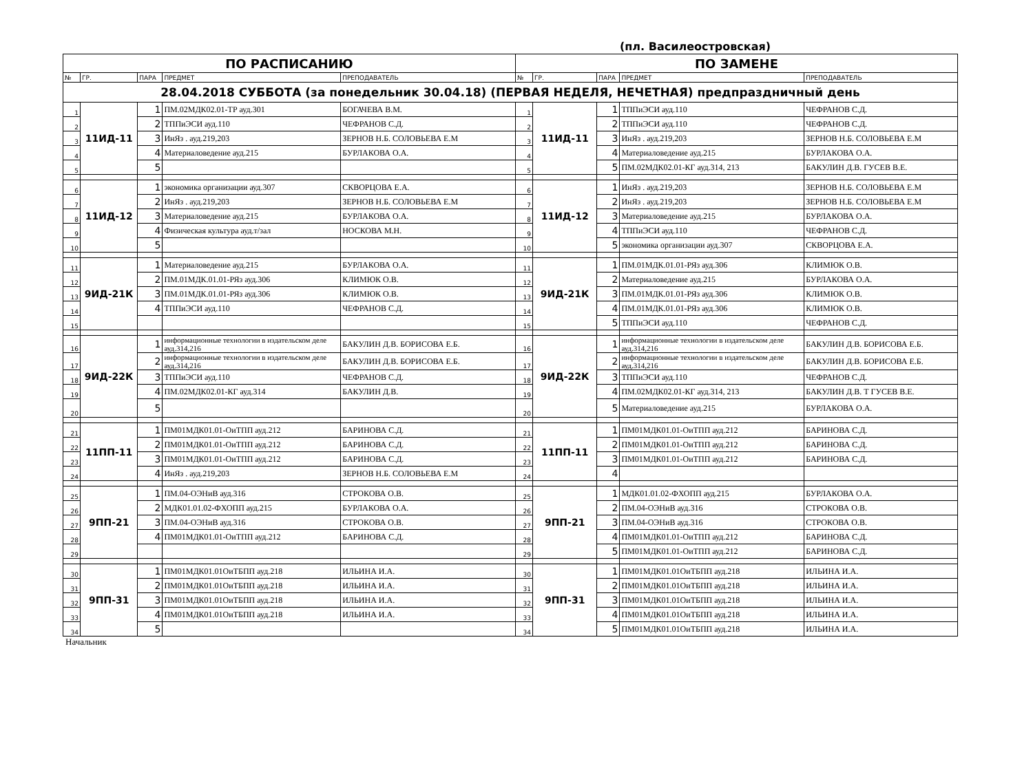(пл. Василеостровская)
| ПО РАСПИСАНИЮ | | | | | ПО ЗАМЕНЕ | | | | |
| № | ГР. | ПАРА | ПРЕДМЕТ | ПРЕПОДАВАТЕЛЬ | № | ГР. | ПАРА | ПРЕДМЕТ | ПРЕПОДАВАТЕЛЬ |
| 28.04.2018 СУББОТА (за понедельник 30.04.18) (ПЕРВАЯ НЕДЕЛЯ, НЕЧЕТНАЯ) предпраздничный день | | | | | | | | | |
| 1 | 11ИД-11 | 1 | ПМ.02МДК02.01-ТР ауд.301 | БОГАЧЕВА В.М. | 1 | 11ИД-11 | 1 | ТППиЭСИ ауд.110 | ЧЕФРАНОВ С.Д. |
| 2 | | 2 | ТППиЭСИ ауд.110 | ЧЕФРАНОВ С.Д. | 2 | | 2 | ТППиЭСИ ауд.110 | ЧЕФРАНОВ С.Д. |
| 3 | | 3 | ИнЯз . ауд.219,203 | ЗЕРНОВ Н.Б. СОЛОВЬЕВА Е.М | 3 | | 3 | ИнЯз . ауд.219,203 | ЗЕРНОВ Н.Б. СОЛОВЬЕВА Е.М |
| 4 | | 4 | Материаловедение ауд.215 | БУРЛАКОВА О.А. | 4 | | 4 | Материаловедение ауд.215 | БУРЛАКОВА О.А. |
| 5 | | 5 | | | 5 | | 5 | ПМ.02МДК02.01-КГ ауд.314, 213 | БАКУЛИН Д.В. ГУСЕВ В.Е. |
| 6 | 11ИД-12 | 1 | экономика организации ауд.307 | СКВОРЦОВА Е.А. | 6 | 11ИД-12 | 1 | ИнЯз . ауд.219,203 | ЗЕРНОВ Н.Б. СОЛОВЬЕВА Е.М |
| 7 | | 2 | ИнЯз . ауд.219,203 | ЗЕРНОВ Н.Б. СОЛОВЬЕВА Е.М | 7 | | 2 | ИнЯз . ауд.219,203 | ЗЕРНОВ Н.Б. СОЛОВЬЕВА Е.М |
| 8 | | 3 | Материаловедение ауд.215 | БУРЛАКОВА О.А. | 8 | | 3 | Материаловедение ауд.215 | БУРЛАКОВА О.А. |
| 9 | | 4 | Физическая культура ауд.т/зал | НОСКОВА М.Н. | 9 | | 4 | ТППиЭСИ ауд.110 | ЧЕФРАНОВ С.Д. |
| 10 | | 5 | | | 10 | | 5 | экономика организации ауд.307 | СКВОРЦОВА Е.А. |
| 11 | 9ИД-21К | 1 | Материаловедение ауд.215 | БУРЛАКОВА О.А. | 11 | 9ИД-21К | 1 | ПМ.01МДК.01.01-РЯз ауд.306 | КЛИМЮК О.В. |
| 12 | | 2 | ПМ.01МДК.01.01-РЯз ауд.306 | КЛИМЮК О.В. | 12 | | 2 | Материаловедение ауд.215 | БУРЛАКОВА О.А. |
| 13 | | 3 | ПМ.01МДК.01.01-РЯз ауд.306 | КЛИМЮК О.В. | 13 | | 3 | ПМ.01МДК.01.01-РЯз ауд.306 | КЛИМЮК О.В. |
| 14 | | 4 | ТППиЭСИ ауд.110 | ЧЕФРАНОВ С.Д. | 14 | | 4 | ПМ.01МДК.01.01-РЯз ауд.306 | КЛИМЮК О.В. |
| 15 | | | | | 15 | | 5 | ТППиЭСИ ауд.110 | ЧЕФРАНОВ С.Д. |
| 16 | 9ИД-22К | 1 | информационные технологии в издательском деле ауд.314,216 | БАКУЛИН Д.В. БОРИСОВА Е.Б. | 16 | 9ИД-22К | 1 | информационные технологии в издательском деле ауд.314,216 | БАКУЛИН Д.В. БОРИСОВА Е.Б. |
| 17 | | 2 | информационные технологии в издательском деле ауд.314,216 | БАКУЛИН Д.В. БОРИСОВА Е.Б. | 17 | | 2 | информационные технологии в издательском деле ауд.314,216 | БАКУЛИН Д.В. БОРИСОВА Е.Б. |
| 18 | | 3 | ТППиЭСИ ауд.110 | ЧЕФРАНОВ С.Д. | 18 | | 3 | ТППиЭСИ ауд.110 | ЧЕФРАНОВ С.Д. |
| 19 | | 4 | ПМ.02МДК02.01-КГ ауд.314 | БАКУЛИН Д.В. | 19 | | 4 | ПМ.02МДК02.01-КГ ауд.314, 213 | БАКУЛИН Д.В. Т ГУСЕВ В.Е. |
| 20 | | 5 | | | 20 | | 5 | Материаловедение ауд.215 | БУРЛАКОВА О.А. |
| 21 | 11ПП-11 | 1 | ПМ01МДК01.01-ОиТПП ауд.212 | БАРИНОВА С.Д. | 21 | 11ПП-11 | 1 | ПМ01МДК01.01-ОиТПП ауд.212 | БАРИНОВА С.Д. |
| 22 | | 2 | ПМ01МДК01.01-ОиТПП ауд.212 | БАРИНОВА С.Д. | 22 | | 2 | ПМ01МДК01.01-ОиТПП ауд.212 | БАРИНОВА С.Д. |
| 23 | | 3 | ПМ01МДК01.01-ОиТПП ауд.212 | БАРИНОВА С.Д. | 23 | | 3 | ПМ01МДК01.01-ОиТПП ауд.212 | БАРИНОВА С.Д. |
| 24 | | 4 | ИнЯз . ауд.219,203 | ЗЕРНОВ Н.Б. СОЛОВЬЕВА Е.М | 24 | | 4 | | |
| 25 | 9ПП-21 | 1 | ПМ.04-ОЭНиВ ауд.316 | СТРОКОВА О.В. | 25 | 9ПП-21 | 1 | МДК01.01.02-ФХОПП ауд.215 | БУРЛАКОВА О.А. |
| 26 | | 2 | МДК01.01.02-ФХОПП ауд.215 | БУРЛАКОВА О.А. | 26 | | 2 | ПМ.04-ОЭНиВ ауд.316 | СТРОКОВА О.В. |
| 27 | | 3 | ПМ.04-ОЭНиВ ауд.316 | СТРОКОВА О.В. | 27 | | 3 | ПМ.04-ОЭНиВ ауд.316 | СТРОКОВА О.В. |
| 28 | | 4 | ПМ01МДК01.01-ОиТПП ауд.212 | БАРИНОВА С.Д. | 28 | | 4 | ПМ01МДК01.01-ОиТПП ауд.212 | БАРИНОВА С.Д. |
| 29 | | | | | 29 | | 5 | ПМ01МДК01.01-ОиТПП ауд.212 | БАРИНОВА С.Д. |
| 30 | 9ПП-31 | 1 | ПМ01МДК01.01ОиТБПП ауд.218 | ИЛЬИНА И.А. | 30 | 9ПП-31 | 1 | ПМ01МДК01.01ОиТБПП ауд.218 | ИЛЬИНА И.А. |
| 31 | | 2 | ПМ01МДК01.01ОиТБПП ауд.218 | ИЛЬИНА И.А. | 31 | | 2 | ПМ01МДК01.01ОиТБПП ауд.218 | ИЛЬИНА И.А. |
| 32 | | 3 | ПМ01МДК01.01ОиТБПП ауд.218 | ИЛЬИНА И.А. | 32 | | 3 | ПМ01МДК01.01ОиТБПП ауд.218 | ИЛЬИНА И.А. |
| 33 | | 4 | ПМ01МДК01.01ОиТБПП ауд.218 | ИЛЬИНА И.А. | 33 | | 4 | ПМ01МДК01.01ОиТБПП ауд.218 | ИЛЬИНА И.А. |
| 34 | | 5 | | | 34 | | 5 | ПМ01МДК01.01ОиТБПП ауд.218 | ИЛЬИНА И.А. |
Начальник